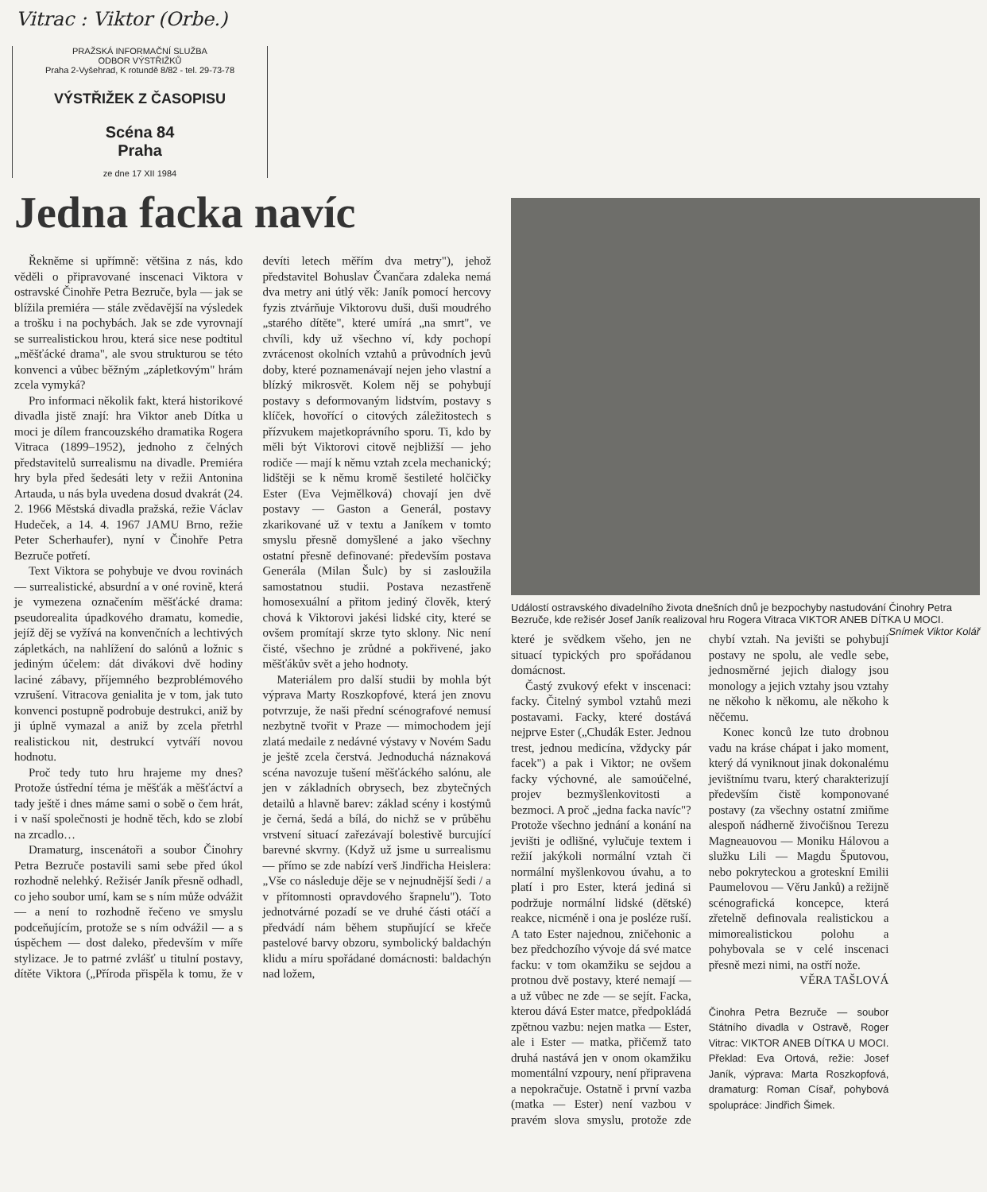Vitrac : Viktor (Orbe.)
PRAŽSKÁ INFORMAČNÍ SLUŽBA
ODBOR VÝSTŘIŽKŮ
Praha 2-Vyšehrad, K rotundě 8/82 - tel. 29-73-78
VÝSTŘIŽEK Z ČASOPISU
Scéna 84
Praha
ze dne 17 XII 1984
Jedna facka navíc
Řekněme si upřímně: většina z nás, kdo věděli o připravované inscenaci Viktora v ostravské Činohře Petra Bezruče, byla — jak se blížila premiéra — stále zvědavější na výsledek a trošku i na pochybách. Jak se zde vyrovnají se surrealistickou hrou, která sice nese podtitul „měšťácké drama", ale svou strukturou se této konvenci a vůbec běžným „zápletkovým" hrám zcela vymyká?
Pro informaci několik fakt, která historikové divadla jistě znají: hra Viktor aneb Dítka u moci je dílem francouzského dramatika Rogera Vitraca (1899–1952), jednoho z čelných představitelů surrealismu na divadle. Premiéra hry byla před šedesáti lety v režii Antonina Artauda, u nás byla uvedena dosud dvakrát (24. 2. 1966 Městská divadla pražská, režie Václav Hudeček, a 14. 4. 1967 JAMU Brno, režie Peter Scherhaufer), nyní v Činohře Petra Bezruče potřetí.
Text Viktora se pohybuje ve dvou rovinách — surrealistické, absurdní a v oné rovině, která je vymezena označením měšťácké drama: pseudorealita úpadkového dramatu, komedie, jejíž děj se vyžívá na konvenčních a lechtivých zápletkách, na nahlížení do salónů a ložnic s jediným účelem: dát divákovi dvě hodiny laciné zábavy, příjemného bezproblémového vzrušení. Vitracova genialita je v tom, jak tuto konvenci postupně podrobuje destrukci, aniž by ji úplně vymazal a aniž by zcela přetrhl realistickou nit, destrukcí vytváří novou hodnotu.
Proč tedy tuto hru hrajeme my dnes? Protože ústřední téma je měšťák a měšťáctví a tady ještě i dnes máme sami o sobě o čem hrát, i v naší společnosti je hodně těch, kdo se zlobí na zrcadlo…
Dramaturg, inscenátoři a soubor Činohry Petra Bezruče postavili sami sebe před úkol rozhodně nelehký. Režisér Janík přesně odhadl, co jeho soubor umí, kam se s ním může odvážit — a není to rozhodně řečeno ve smyslu podceňujícím, protože se s ním odvážil — a s úspěchem — dost daleko, především v míře stylizace. Je to patrné zvlášť u titulní postavy, dítěte Viktora („Příroda přispěla k tomu, že v devíti letech měřím dva metry"), jehož představitel Bohuslav Čvančara zdaleka nemá dva metry ani útlý věk: Janík pomocí hercovy fyzis ztvárňuje Viktorovu duši, duši moudrého „starého dítěte", které umírá „na smrt", ve chvíli, kdy už všechno ví, kdy pochopí zvrácenost okolních vztahů a průvodních jevů doby, které poznamenávají nejen jeho vlastní a blízký mikrosvět. Kolem něj se pohybují postavy s deformovaným lidstvím, postavy s klíček, hovořící o citových záležitostech s přízvukem majetkoprávního sporu. Ti, kdo by měli být Viktorovi citově nejbližší — jeho rodiče — mají k němu vztah zcela mechanický; lidštěji se k němu kromě šestileté holčičky Ester (Eva Vejmělková) chovají jen dvě postavy — Gaston a Generál, postavy zkarikované už v textu a Janíkem v tomto smyslu přesně domyšlené a jako všechny ostatní přesně definované: především postava Generála (Milan Šulc) by si zasloužila samostatnou studii. Postava nezastřeně homosexuální a přitom jediný člověk, který chová k Viktorovi jakési lidské city, které se ovšem promítají skrze tyto sklony. Nic není čisté, všechno je zrůdné a pokřivené, jako měšťákův svět a jeho hodnoty.
Materiálem pro další studii by mohla být výprava Marty Roszkopfové, která jen znovu potvrzuje, že naši přední scénografové nemusí nezbytně tvořit v Praze — mimochodem její zlatá medaile z nedávné výstavy v Novém Sadu je ještě zcela čerstvá. Jednoduchá náznaková scéna navozuje tušení měšťáckého salónu, ale jen v základních obrysech, bez zbytečných detailů a hlavně barev: základ scény i kostýmů je černá, šedá a bílá, do nichž se v průběhu vrstvení situací zařezávají bolestivě burcující barevné skvrny. (Když už jsme u surrealismu — přímo se zde nabízí verš Jindřicha Heislera: „Vše co následuje děje se v nejnudnější šedi / a v přítomnosti opravdového šrapnelu"). Toto jednotvárné pozadí se ve druhé části otáčí a předvádí nám během stupňující se křeče pastelové barvy obzoru, symbolický baldachýn klidu a míru spořádané domácnosti: baldachýn nad ložem,
Událostí ostravského divadelního života dnešních dnů je bezpochyby nastudování Činohry Petra Bezruče, kde režisér Josef Janík realizoval hru Rogera Vitraca VIKTOR ANEB DÍTKA U MOCI. Snímek Viktor Kolář
které je svědkem všeho, jen ne situací typických pro spořádanou domácnost.
Častý zvukový efekt v inscenaci: facky. Čitelný symbol vztahů mezi postavami. Facky, které dostává nejprve Ester („Chudák Ester. Jednou trest, jednou medicína, vždycky pár facek") a pak i Viktor; ne ovšem facky výchovné, ale samoúčelné, projev bezmyšlenkovitosti a bezmoci. A proč „jedna facka navíc"? Protože všechno jednání a konání na jevišti je odlišné, vylučuje textem i režií jakýkoli normální vztah či normální myšlenkovou úvahu, a to platí i pro Ester, která jediná si podržuje normální lidské (dětské) reakce, nicméně i ona je posléze ruší. A tato Ester najednou, zničehonic a bez předchozího vývoje dá své matce facku: v tom okamžiku se sejdou a protnou dvě postavy, které nemají — a už vůbec ne zde — se sejít. Facka, kterou dává Ester matce, předpokládá zpětnou vazbu: nejen matka — Ester, ale i Ester — matka, přičemž tato druhá nastává jen v onom okamžiku momentální vzpoury, není připravena a nepokračuje. Ostatně i první vazba (matka — Ester) není vazbou v pravém slova smyslu, protože zde chybí vztah. Na jevišti se pohybují postavy ne spolu, ale vedle sebe, jednosměrné jejich dialogy jsou monology a jejich vztahy jsou vztahy ne někoho k někomu, ale někoho k něčemu.
Konec konců lze tuto drobnou vadu na kráse chápat i jako moment, který dá vyniknout jinak dokonalému jevištnímu tvaru, který charakterizují především čistě komponované postavy (za všechny ostatní zmiňme alespoň nádherně živočišnou Terezu Magneauovou — Moniku Hálovou a služku Lili — Magdu Šputovou, nebo pokryteckou a groteskní Emilii Paumelovou — Věru Janků) a režijně scénografická koncepce, která zřetelně definovala realistickou a mimorealistickou polohu a pohybovala se v celé inscenaci přesně mezi nimi, na ostří nože.
VĚRA TAŠLOVÁ
Činohra Petra Bezruče — soubor Státního divadla v Ostravě, Roger Vitrac: VIKTOR ANEB DÍTKA U MOCI. Překlad: Eva Ortová, režie: Josef Janík, výprava: Marta Roszkopfová, dramaturg: Roman Císař, pohybová spolupráce: Jindřich Šimek.